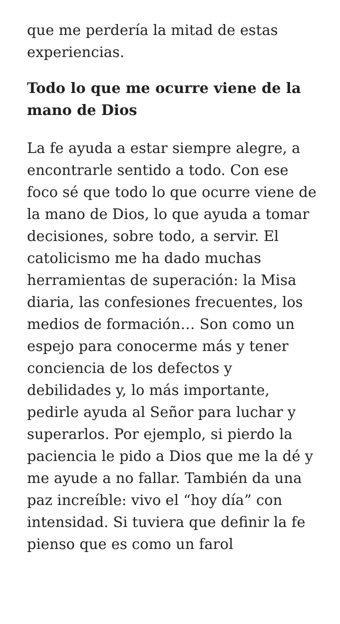que me perdería la mitad de estas experiencias.
Todo lo que me ocurre viene de la mano de Dios
La fe ayuda a estar siempre alegre, a encontrarle sentido a todo. Con ese foco sé que todo lo que ocurre viene de la mano de Dios, lo que ayuda a tomar decisiones, sobre todo, a servir. El catolicismo me ha dado muchas herramientas de superación: la Misa diaria, las confesiones frecuentes, los medios de formación… Son como un espejo para conocerme más y tener conciencia de los defectos y debilidades y, lo más importante, pedirle ayuda al Señor para luchar y superarlos. Por ejemplo, si pierdo la paciencia le pido a Dios que me la dé y me ayude a no fallar. También da una paz increíble: vivo el “hoy día” con intensidad. Si tuviera que definir la fe pienso que es como un farol